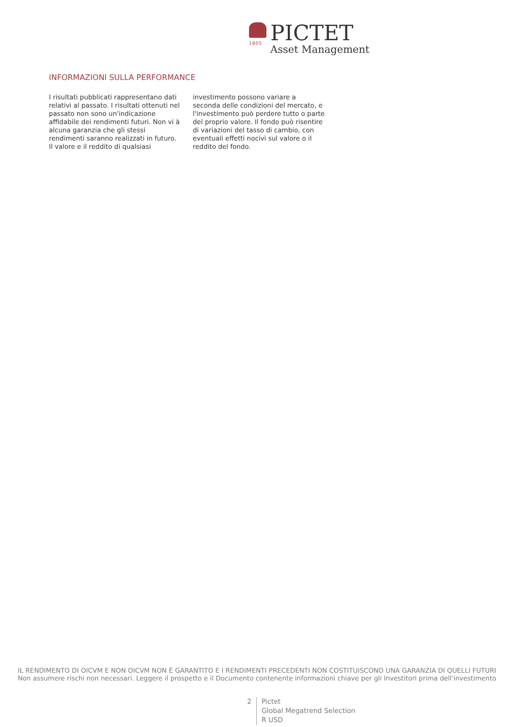1805 PICTET
Asset Management
INFORMAZIONI SULLA PERFORMANCE
I risultati pubblicati rappresentano dati relativi al passato. I risultati ottenuti nel passato non sono un'indicazione affidabile dei rendimenti futuri. Non vi à alcuna garanzia che gli stessi rendimenti saranno realizzati in futuro. Il valore e il reddito di qualsiasi investimento possono variare a seconda delle condizioni del mercato, e l'investimento può perdere tutto o parte del proprio valore. Il fondo può risentire di variazioni del tasso di cambio, con eventuali effetti nocivi sul valore o il reddito del fondo.
IL RENDIMENTO DI OICVM E NON OICVM NON È GARANTITO E I RENDIMENTI PRECEDENTI NON COSTITUISCONO UNA GARANZIA DI QUELLI FUTURI
Non assumere rischi non necessari. Leggere il prospetto e il Documento contenente informazioni chiave per gli Investitori prima dell'investimento
2
Pictet
Global Megatrend Selection
R USD